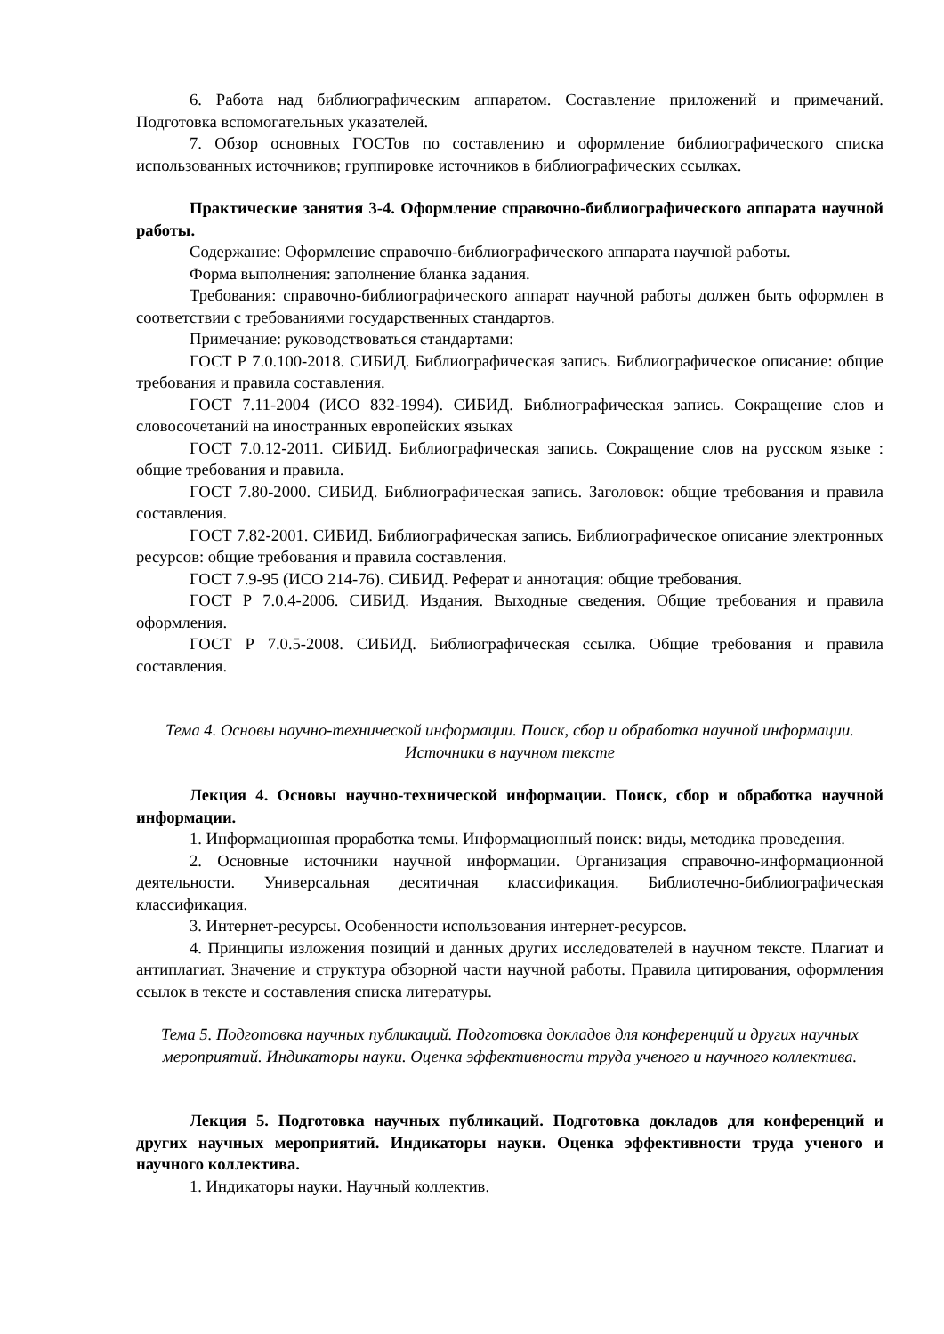6. Работа над библиографическим аппаратом. Составление приложений и примечаний. Подготовка вспомогательных указателей.
7. Обзор основных ГОСТов по составлению и оформление библиографического списка использованных источников; группировке источников в библиографических ссылках.
Практические занятия 3-4. Оформление справочно-библиографического аппарата научной работы.
Содержание: Оформление справочно-библиографического аппарата научной работы.
Форма выполнения: заполнение бланка задания.
Требования: справочно-библиографического аппарат научной работы должен быть оформлен в соответствии с требованиями государственных стандартов.
Примечание: руководствоваться стандартами:
ГОСТ Р 7.0.100-2018. СИБИД. Библиографическая запись. Библиографическое описание: общие требования и правила составления.
ГОСТ 7.11-2004 (ИСО 832-1994). СИБИД. Библиографическая запись. Сокращение слов и словосочетаний на иностранных европейских языках
ГОСТ 7.0.12-2011. СИБИД. Библиографическая запись. Сокращение слов на русском языке : общие требования и правила.
ГОСТ 7.80-2000. СИБИД. Библиографическая запись. Заголовок: общие требования и правила составления.
ГОСТ 7.82-2001. СИБИД. Библиографическая запись. Библиографическое описание электронных ресурсов: общие требования и правила составления.
ГОСТ 7.9-95 (ИСО 214-76). СИБИД. Реферат и аннотация: общие требования.
ГОСТ Р 7.0.4-2006. СИБИД. Издания. Выходные сведения. Общие требования и правила оформления.
ГОСТ Р 7.0.5-2008. СИБИД. Библиографическая ссылка. Общие требования и правила составления.
Тема 4. Основы научно-технической информации. Поиск, сбор и обработка научной информации. Источники в научном тексте
Лекция 4. Основы научно-технической информации. Поиск, сбор и обработка научной информации.
1. Информационная проработка темы. Информационный поиск: виды, методика проведения.
2. Основные источники научной информации. Организация справочно-информационной деятельности. Универсальная десятичная классификация. Библиотечно-библиографическая классификация.
3. Интернет-ресурсы. Особенности использования интернет-ресурсов.
4. Принципы изложения позиций и данных других исследователей в научном тексте. Плагиат и антиплагиат. Значение и структура обзорной части научной работы. Правила цитирования, оформления ссылок в тексте и составления списка литературы.
Тема 5. Подготовка научных публикаций. Подготовка докладов для конференций и других научных мероприятий. Индикаторы науки. Оценка эффективности труда ученого и научного коллектива.
Лекция 5. Подготовка научных публикаций. Подготовка докладов для конференций и других научных мероприятий. Индикаторы науки. Оценка эффективности труда ученого и научного коллектива.
1. Индикаторы науки. Научный коллектив.